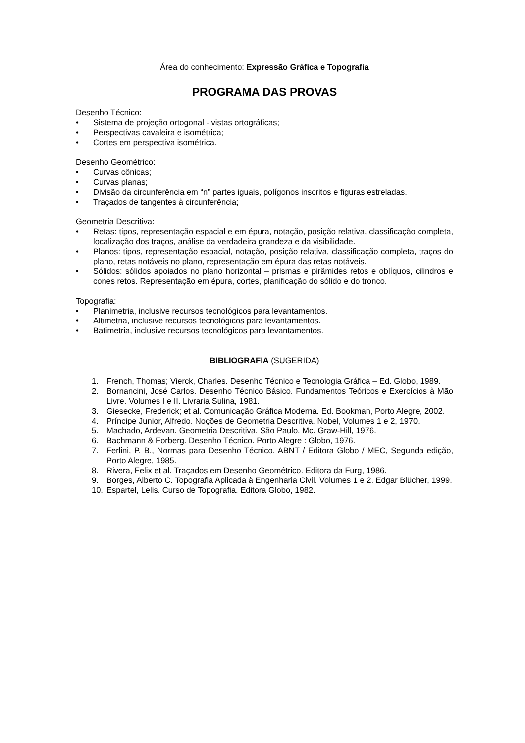Área do conhecimento: Expressão Gráfica e Topografia
PROGRAMA DAS PROVAS
Desenho Técnico:
• Sistema de projeção ortogonal - vistas ortográficas;
• Perspectivas cavaleira e isométrica;
• Cortes em perspectiva isométrica.
Desenho Geométrico:
• Curvas cônicas;
• Curvas planas;
• Divisão da circunferência em “n” partes iguais, polígonos inscritos e figuras estreladas.
• Traçados de tangentes à circunferência;
Geometria Descritiva:
• Retas: tipos, representação espacial e em épura, notação, posição relativa, classificação completa, localização dos traços, análise da verdadeira grandeza e da visibilidade.
• Planos: tipos, representação espacial, notação, posição relativa, classificação completa, traços do plano, retas notáveis no plano, representação em épura das retas notáveis.
• Sólidos: sólidos apoiados no plano horizontal – prismas e pirâmides retos e oblíquos, cilindros e cones retos. Representação em épura, cortes, planificação do sólido e do tronco.
Topografia:
• Planimetria, inclusive recursos tecnológicos para levantamentos.
• Altimetria, inclusive recursos tecnológicos para levantamentos.
• Batimetria, inclusive recursos tecnológicos para levantamentos.
BIBLIOGRAFIA (SUGERIDA)
1. French, Thomas; Vierck, Charles. Desenho Técnico e Tecnologia Gráfica – Ed. Globo, 1989.
2. Bornancini, José Carlos. Desenho Técnico Básico. Fundamentos Teóricos e Exercícios à Mão Livre. Volumes I e II. Livraria Sulina, 1981.
3. Giesecke, Frederick; et al. Comunicação Gráfica Moderna. Ed. Bookman, Porto Alegre, 2002.
4. Príncipe Junior, Alfredo. Noções de Geometria Descritiva. Nobel, Volumes 1 e 2, 1970.
5. Machado, Ardevan. Geometria Descritiva. São Paulo. Mc. Graw-Hill, 1976.
6. Bachmann & Forberg. Desenho Técnico. Porto Alegre : Globo, 1976.
7. Ferlini, P. B., Normas para Desenho Técnico. ABNT / Editora Globo / MEC, Segunda edição, Porto Alegre, 1985.
8. Rivera, Felix et al. Traçados em Desenho Geométrico. Editora da Furg, 1986.
9. Borges, Alberto C. Topografia Aplicada à Engenharia Civil. Volumes 1 e 2. Edgar Blücher, 1999.
10. Espartel, Lelis. Curso de Topografia. Editora Globo, 1982.